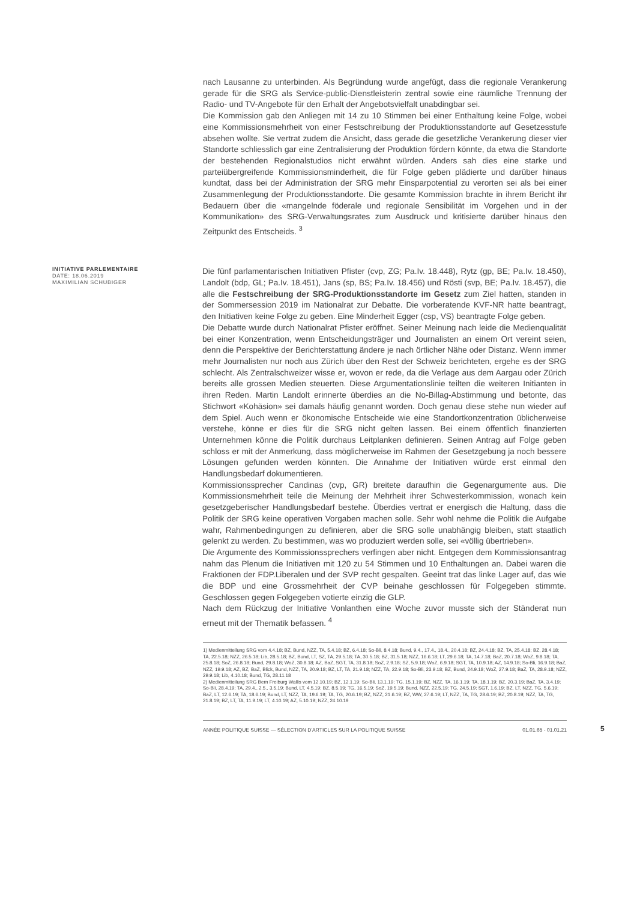nach Lausanne zu unterbinden. Als Begründung wurde angefügt, dass die regionale Verankerung gerade für die SRG als Service-public-Dienstleisterin zentral sowie eine räumliche Trennung der Radio- und TV-Angebote für den Erhalt der Angebotsvielfalt unabdingbar sei.
Die Kommission gab den Anliegen mit 14 zu 10 Stimmen bei einer Enthaltung keine Folge, wobei eine Kommissionsmehrheit von einer Festschreibung der Produktionsstandorte auf Gesetzesstufe absehen wollte. Sie vertrat zudem die Ansicht, dass gerade die gesetzliche Verankerung dieser vier Standorte schliesslich gar eine Zentralisierung der Produktion fördern könnte, da etwa die Standorte der bestehenden Regionalstudios nicht erwähnt würden. Anders sah dies eine starke und parteiübergreifende Kommissionsminderheit, die für Folge geben plädierte und darüber hinaus kundtat, dass bei der Administration der SRG mehr Einsparpotential zu verorten sei als bei einer Zusammenlegung der Produktionsstandorte. Die gesamte Kommission brachte in ihrem Bericht ihr Bedauern über die «mangelnde föderale und regionale Sensibilität im Vorgehen und in der Kommunikation» des SRG-Verwaltungsrates zum Ausdruck und kritisierte darüber hinaus den Zeitpunkt des Entscheids. <sup>3</sup>
INITIATIVE PARLEMENTAIRE
DATE: 18.06.2019
MAXIMILIAN SCHUBIGER
Die fünf parlamentarischen Initiativen Pfister (cvp, ZG; Pa.Iv. 18.448), Rytz (gp, BE; Pa.Iv. 18.450), Landolt (bdp, GL; Pa.Iv. 18.451), Jans (sp, BS; Pa.Iv. 18.456) und Rösti (svp, BE; Pa.Iv. 18.457), die alle die Festschreibung der SRG-Produktionsstandorte im Gesetz zum Ziel hatten, standen in der Sommersession 2019 im Nationalrat zur Debatte. Die vorberatende KVF-NR hatte beantragt, den Initiativen keine Folge zu geben. Eine Minderheit Egger (csp, VS) beantragte Folge geben.
Die Debatte wurde durch Nationalrat Pfister eröffnet. Seiner Meinung nach leide die Medienqualität bei einer Konzentration, wenn Entscheidungsträger und Journalisten an einem Ort vereint seien, denn die Perspektive der Berichterstattung ändere je nach örtlicher Nähe oder Distanz. Wenn immer mehr Journalisten nur noch aus Zürich über den Rest der Schweiz berichteten, ergehe es der SRG schlecht. Als Zentralschweizer wisse er, wovon er rede, da die Verlage aus dem Aargau oder Zürich bereits alle grossen Medien steuerten. Diese Argumentationslinie teilten die weiteren Initianten in ihren Reden. Martin Landolt erinnerte überdies an die No-Billag-Abstimmung und betonte, das Stichwort «Kohäsion» sei damals häufig genannt worden. Doch genau diese stehe nun wieder auf dem Spiel. Auch wenn er ökonomische Entscheide wie eine Standortkonzentration üblicherweise verstehe, könne er dies für die SRG nicht gelten lassen. Bei einem öffentlich finanzierten Unternehmen könne die Politik durchaus Leitplanken definieren. Seinen Antrag auf Folge geben schloss er mit der Anmerkung, dass möglicherweise im Rahmen der Gesetzgebung ja noch bessere Lösungen gefunden werden könnten. Die Annahme der Initiativen würde erst einmal den Handlungsbedarf dokumentieren.
Kommissionssprecher Candinas (cvp, GR) breitete daraufhin die Gegenargumente aus. Die Kommissionsmehrheit teile die Meinung der Mehrheit ihrer Schwesterkommission, wonach kein gesetzgeberischer Handlungsbedarf bestehe. Überdies vertrat er energisch die Haltung, dass die Politik der SRG keine operativen Vorgaben machen solle. Sehr wohl nehme die Politik die Aufgabe wahr, Rahmenbedingungen zu definieren, aber die SRG solle unabhängig bleiben, statt staatlich gelenkt zu werden. Zu bestimmen, was wo produziert werden solle, sei «völlig übertrieben».
Die Argumente des Kommissionssprechers verfingen aber nicht. Entgegen dem Kommissionsantrag nahm das Plenum die Initiativen mit 120 zu 54 Stimmen und 10 Enthaltungen an. Dabei waren die Fraktionen der FDP.Liberalen und der SVP recht gespalten. Geeint trat das linke Lager auf, das wie die BDP und eine Grossmehrheit der CVP beinahe geschlossen für Folgegeben stimmte. Geschlossen gegen Folgegeben votierte einzig die GLP.
Nach dem Rückzug der Initiative Vonlanthen eine Woche zuvor musste sich der Ständerat nun erneut mit der Thematik befassen. <sup>4</sup>
1) Medienmitteilung SRG vom 4.4.18; BZ, Bund, NZZ, TA, 5.4.18; BZ, 6.4.18; So-Bli, 8.4.18; Bund, 9.4., 17.4., 18.4., 20.4.18; BZ, 24.4.18; BZ, TA, 25.4.18; BZ, 28.4.18; TA, 22.5.18; NZZ, 26.5.18; Lib, 28.5.18; BZ, Bund, LT, SZ, TA, 29.5.18; TA, 30.5.18; BZ, 31.5.18; NZZ, 16.6.18; LT, 29.6.18; TA, 14.7.18; BaZ, 20.7.18; WoZ, 9.8.18; TA, 25.8.18; SoZ, 26.8.18; Bund, 29.8.18; WoZ, 30.8.18; AZ, BaZ, SGT, TA, 31.8.18; SoZ, 2.9.18; SZ, 5.9.18; WoZ, 6.9.18; SGT, TA, 10.9.18; AZ, 14.9.18; So-Bli, 16.9.18; BaZ, NZZ, 19.9.18; AZ, BZ, BaZ, Blick, Bund, NZZ, TA, 20.9.18; BZ, LT, TA, 21.9.18; NZZ, TA, 22.9.18; So-Bli, 23.9.18; BZ, Bund, 24.9.18; WoZ, 27.9.18; BaZ, TA, 28.9.18; NZZ, 29.9.18; Lib, 4.10.18; Bund, TG, 28.11.18
2) Medienmitteilung SRG Bern Freiburg Wallis vom 12.10.19; BZ, 12.1.19; So-Bli, 13.1.19; TG, 15.1.19; BZ, NZZ, TA, 16.1.19; TA, 18.1.19; BZ, 20.3.19; BaZ, TA, 3.4.19; So-Bli, 28.4.19; TA, 29.4., 2.5., 3.5.19; Bund, LT, 4.5.19; BZ, 8.5.19; TG, 16.5.19; SoZ, 19.5.19; Bund, NZZ, 22.5.19; TG, 24.5.19; SGT, 1.6.19; BZ, LT, NZZ, TG, 5.6.19; BaZ, LT, 12.6.19; TA, 18.6.19; Bund, LT, NZZ, TA, 19.6.19; TA, TG, 20.6.19; BZ, NZZ, 21.6.19; BZ, WW, 27.6.19; LT, NZZ, TA, TG, 28.6.19; BZ, 20.8.19; NZZ, TA, TG, 21.8.19; BZ, LT, TA, 11.9.19; LT, 4.10.19; AZ, 5.10.19; NZZ, 24.10.19
ANNÉE POLITIQUE SUISSE — SÉLECTION D'ARTICLES SUR LA POLITIQUE SUISSE 01.01.65 - 01.01.21
5